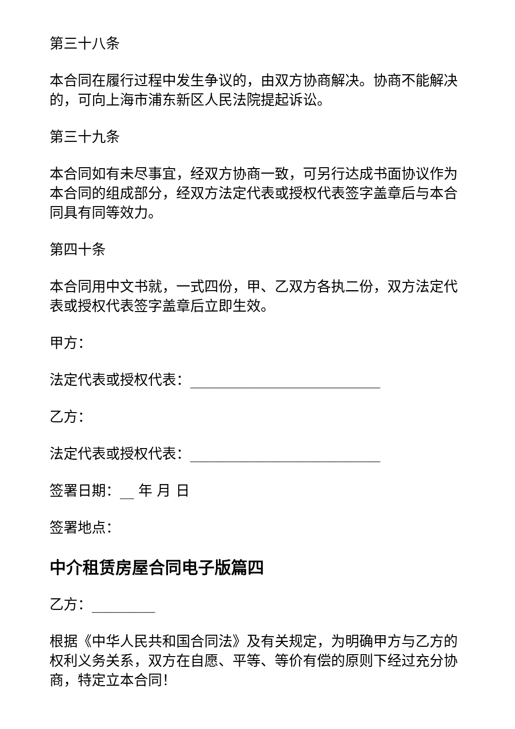第三十八条
本合同在履行过程中发生争议的，由双方协商解决。协商不能解决的，可向上海市浦东新区人民法院提起诉讼。
第三十九条
本合同如有未尽事宜，经双方协商一致，可另行达成书面协议作为本合同的组成部分，经双方法定代表或授权代表签字盖章后与本合同具有同等效力。
第四十条
本合同用中文书就，一式四份，甲、乙双方各执二份，双方法定代表或授权代表签字盖章后立即生效。
甲方：
法定代表或授权代表：___________________________
乙方：
法定代表或授权代表：___________________________
签署日期：__ 年 月 日
签署地点：
中介租赁房屋合同电子版篇四
乙方：_________
根据《中华人民共和国合同法》及有关规定，为明确甲方与乙方的权利义务关系，双方在自愿、平等、等价有偿的原则下经过充分协商，特定立本合同！